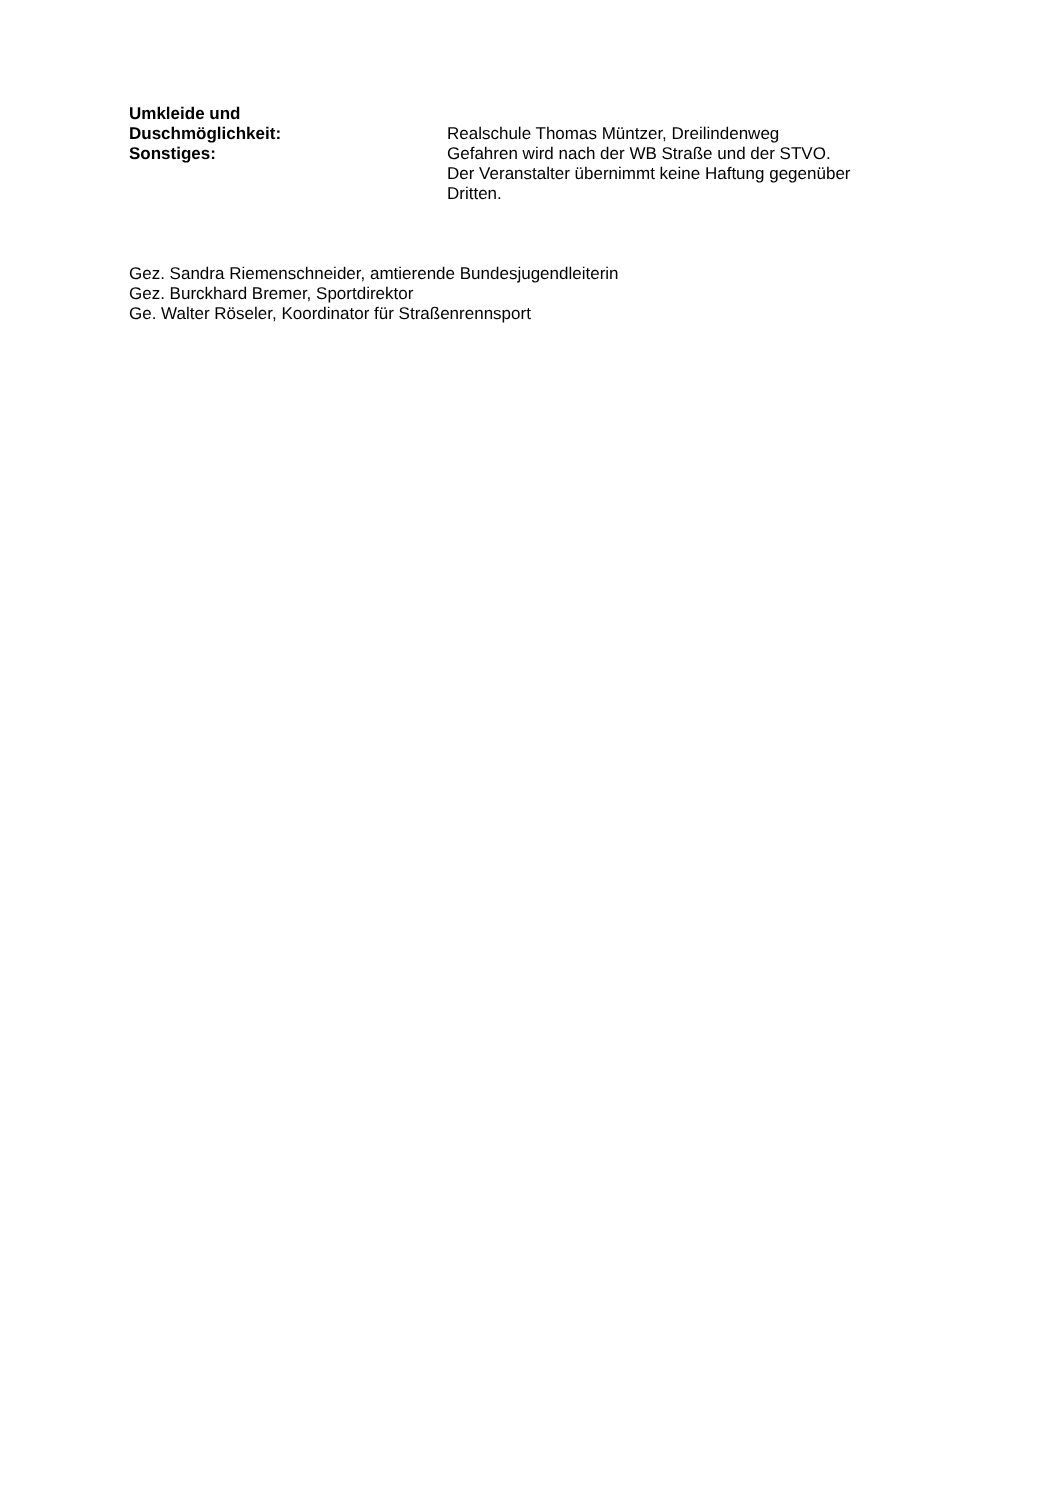Umkleide und
Duschmöglichkeit:
Realschule Thomas Müntzer, Dreilindenweg
Sonstiges: Gefahren wird nach der WB Straße und der STVO.
Der Veranstalter übernimmt keine Haftung gegenüber
Dritten.
Gez. Sandra Riemenschneider, amtierende Bundesjugendleiterin
Gez. Burckhard Bremer, Sportdirektor
Ge. Walter Röseler, Koordinator für Straßenrennsport